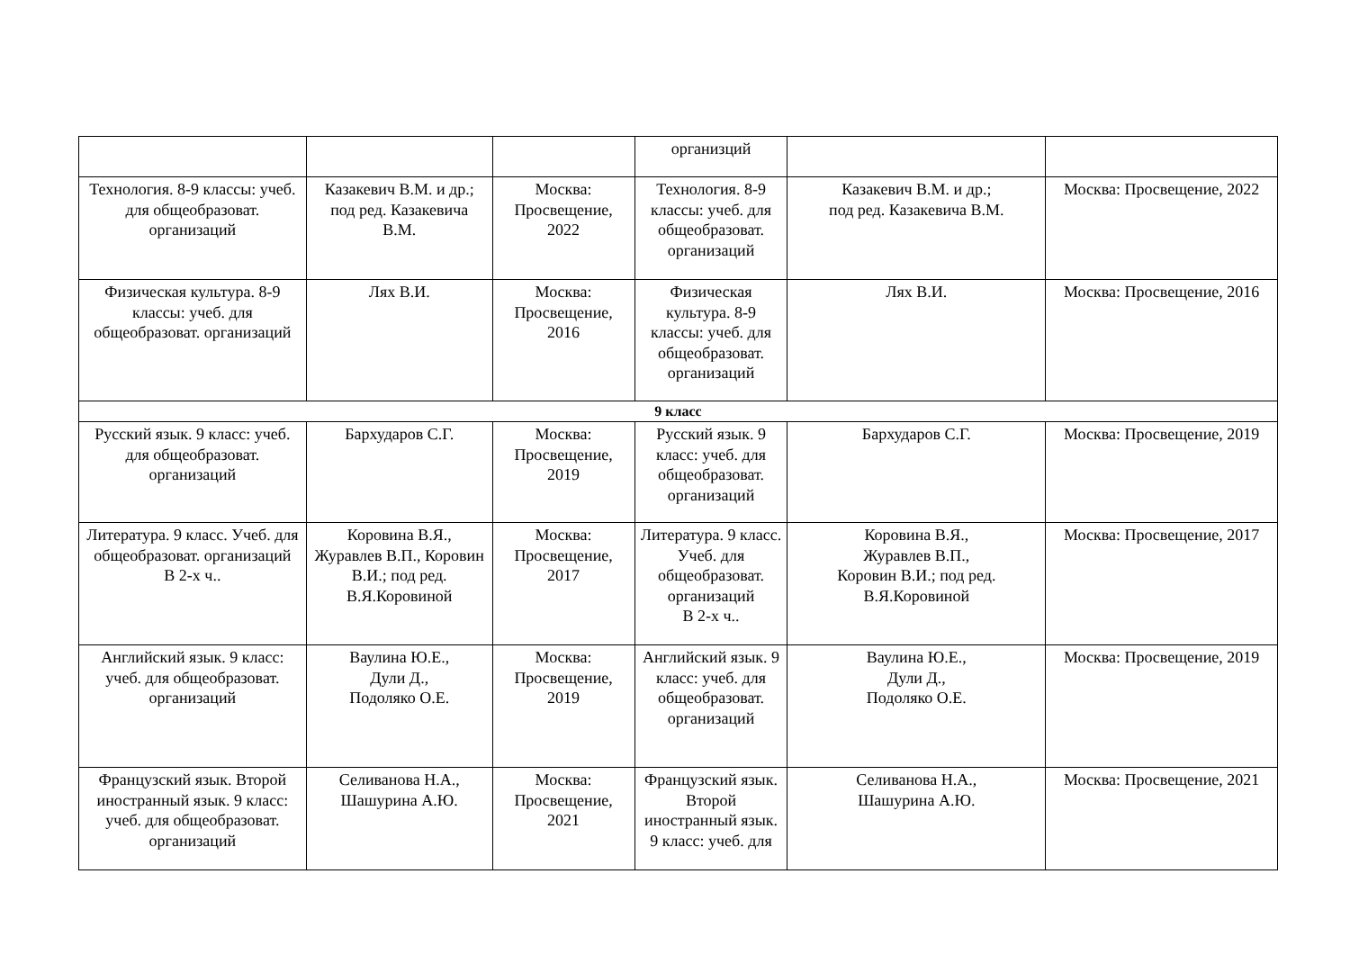| | | | организций | | |
| Технология. 8-9 классы: учеб. для общеобразоват. организаций | Казакевич В.М. и др.; под ред. Казакевича В.М. | Москва: Просвещение, 2022 | Технология. 8-9 классы: учеб. для общеобразоват. организаций | Казакевич В.М. и др.; под ред. Казакевича В.М. | Москва: Просвещение, 2022 |
| Физическая культура. 8-9 классы: учеб. для общеобразоват. организаций | Лях В.И. | Москва: Просвещение, 2016 | Физическая культура. 8-9 классы: учеб. для общеобразоват. организаций | Лях В.И. | Москва: Просвещение, 2016 |
| 9 класс | | | | | |
| Русский язык. 9 класс: учеб. для общеобразоват. организаций | Бархударов С.Г. | Москва: Просвещение, 2019 | Русский язык. 9 класс: учеб. для общеобразоват. организаций | Бархударов С.Г. | Москва: Просвещение, 2019 |
| Литература. 9 класс. Учеб. для общеобразоват. организаций В 2-х ч.. | Коровина В.Я., Журавлев В.П., Коровин В.И.; под ред. В.Я.Коровиной | Москва: Просвещение, 2017 | Литература. 9 класс. Учеб. для общеобразоват. организаций В 2-х ч.. | Коровина В.Я., Журавлев В.П., Коровин В.И.; под ред. В.Я.Коровиной | Москва: Просвещение, 2017 |
| Английский язык. 9 класс: учеб. для общеобразоват. организаций | Ваулина Ю.Е., Дули Д., Подоляко О.Е. | Москва: Просвещение, 2019 | Английский язык. 9 класс: учеб. для общеобразоват. организаций | Ваулина Ю.Е., Дули Д., Подоляко О.Е. | Москва: Просвещение, 2019 |
| Французский язык. Второй иностранный язык. 9 класс: учеб. для общеобразоват. организаций | Селиванова Н.А., Шашурина А.Ю. | Москва: Просвещение, 2021 | Французский язык. Второй иностранный язык. 9 класс: учеб. для | Селиванова Н.А., Шашурина А.Ю. | Москва: Просвещение, 2021 |